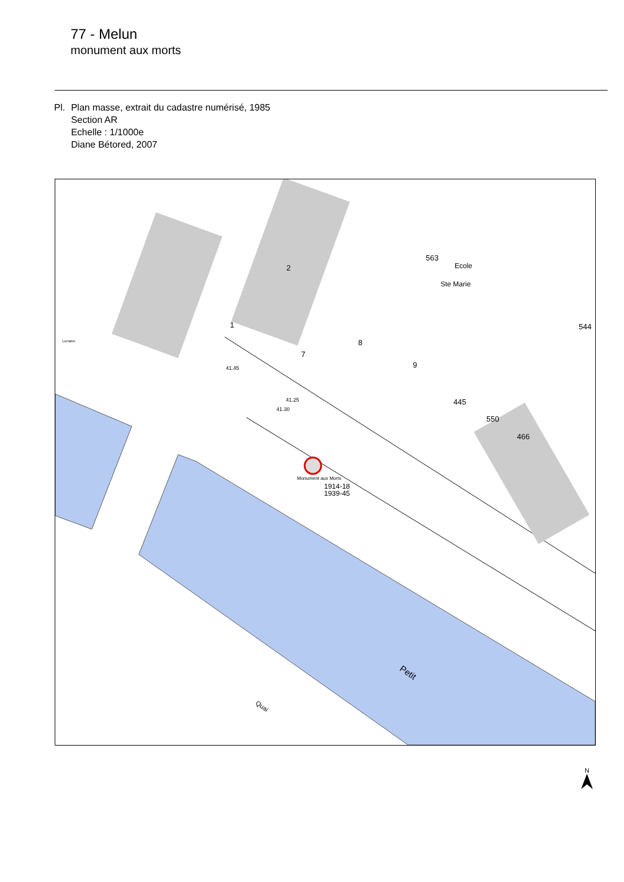77 - Melun
monument aux morts
Pl. Plan masse, extrait du cadastre numérisé, 1985
Section AR
Echelle : 1/1000e
Diane Bétored, 2007
2
1
7
8
9
563
Ecole
Ste Marie
544
445
550
466
41.45
41.25
41.30
Monument aux Morts
1914-18
1939-45
Petit
Quai
Lorraine
N